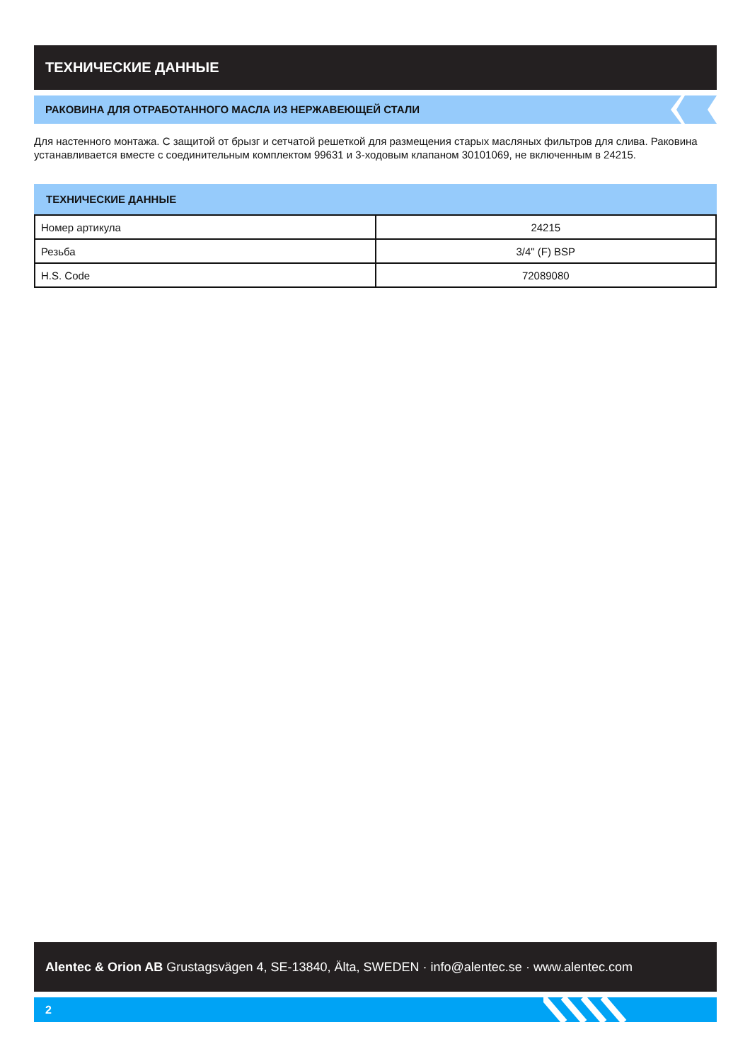ТЕХНИЧЕСКИЕ ДАННЫЕ
РАКОВИНА ДЛЯ ОТРАБОТАННОГО МАСЛА ИЗ НЕРЖАВЕЮЩЕЙ СТАЛИ
Для настенного монтажа. С защитой от брызг и сетчатой решеткой для размещения старых масляных фильтров для слива. Раковина устанавливается вместе с соединительным комплектом 99631 и 3-ходовым клапаном 30101069, не включенным в 24215.
ТЕХНИЧЕСКИЕ ДАННЫЕ
| Номер артикула | 24215 |
| Резьба | 3/4" (F) BSP |
| H.S. Code | 72089080 |
Alentec & Orion AB Grustagsvägen 4, SE-13840, Älta, SWEDEN · info@alentec.se · www.alentec.com
2